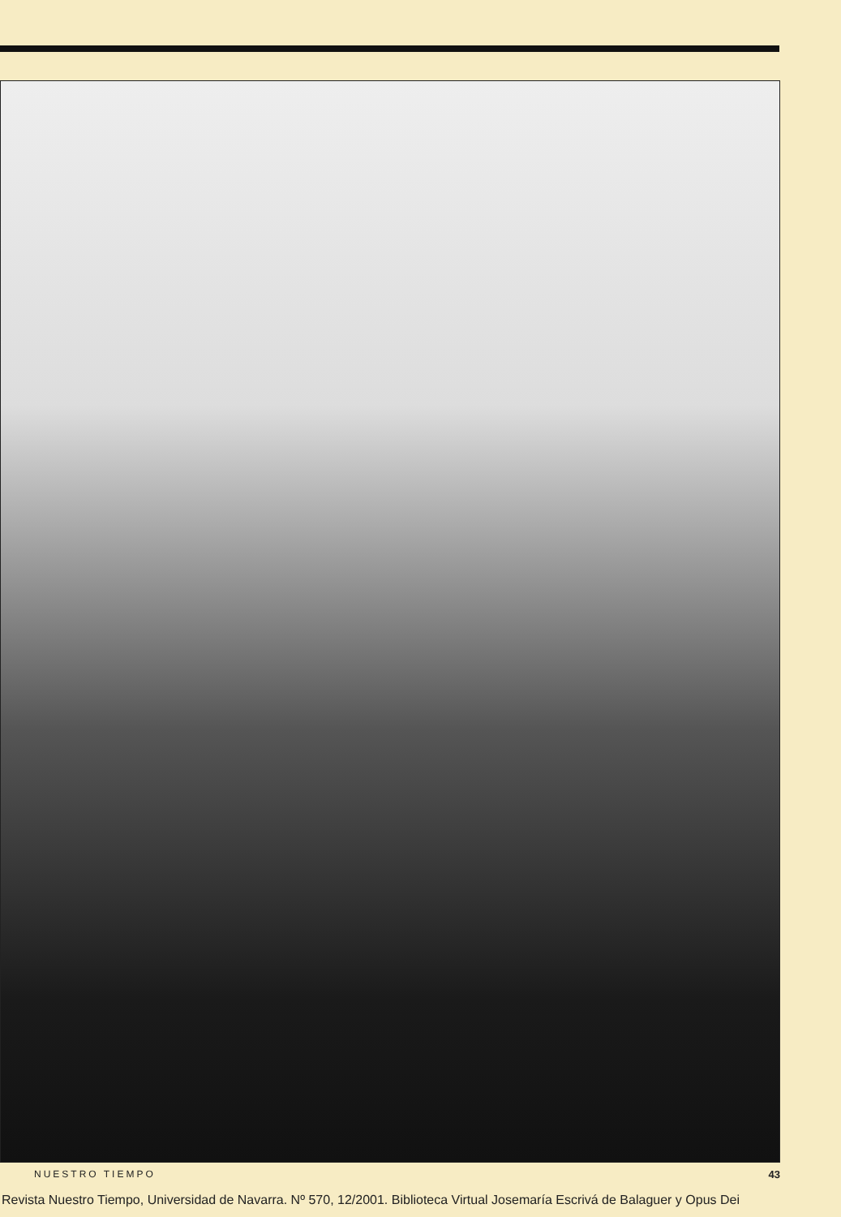NUESTRO TIEMPO 43
Revista Nuestro Tiempo, Universidad de Navarra. Nº 570, 12/2001. Biblioteca Virtual Josemaría Escrivá de Balaguer y Opus Dei